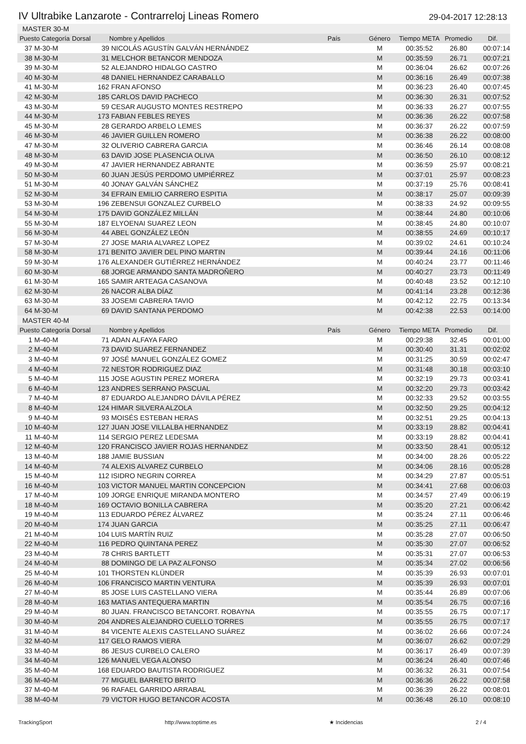IV Ultrabike Lanzarote - Contrarreloj Lineas Romero
29-04-2017 12:28:13
| MASTER 30-M | | | | | | | | |
| Puesto Categoría | | Dorsal | Nombre y Apellidos | País | Género | Tiempo META | Promedio | Dif. |
| 37 | M-30-M | 39 | NICOLÁS AGUSTÍN GALVÁN HERNÁNDEZ | | M | 00:35:52 | 26.80 | 00:07:14 |
| 38 | M-30-M | 31 | MELCHOR BETANCOR MENDOZA | | M | 00:35:59 | 26.71 | 00:07:21 |
| 39 | M-30-M | 52 | ALEJANDRO HIDALGO CASTRO | | M | 00:36:04 | 26.62 | 00:07:26 |
| 40 | M-30-M | 48 | DANIEL HERNANDEZ CARABALLO | | M | 00:36:16 | 26.49 | 00:07:38 |
| 41 | M-30-M | 162 | FRAN AFONSO | | M | 00:36:23 | 26.40 | 00:07:45 |
| 42 | M-30-M | 185 | CARLOS DAVID PACHECO | | M | 00:36:30 | 26.31 | 00:07:52 |
| 43 | M-30-M | 59 | CESAR AUGUSTO MONTES RESTREPO | | M | 00:36:33 | 26.27 | 00:07:55 |
| 44 | M-30-M | 173 | FABIAN FEBLES REYES | | M | 00:36:36 | 26.22 | 00:07:58 |
| 45 | M-30-M | 28 | GERARDO ARBELO LEMES | | M | 00:36:37 | 26.22 | 00:07:59 |
| 46 | M-30-M | 46 | JAVIER GUILLEN ROMERO | | M | 00:36:38 | 26.22 | 00:08:00 |
| 47 | M-30-M | 32 | OLIVERIO CABRERA GARCIA | | M | 00:36:46 | 26.14 | 00:08:08 |
| 48 | M-30-M | 63 | DAVID JOSE PLASENCIA OLIVA | | M | 00:36:50 | 26.10 | 00:08:12 |
| 49 | M-30-M | 47 | JAVIER HERNANDEZ ABRANTE | | M | 00:36:59 | 25.97 | 00:08:21 |
| 50 | M-30-M | 60 | JUAN JESÚS PERDOMO UMPIÉRREZ | | M | 00:37:01 | 25.97 | 00:08:23 |
| 51 | M-30-M | 40 | JONAY GALVÁN SÁNCHEZ | | M | 00:37:19 | 25.76 | 00:08:41 |
| 52 | M-30-M | 34 | EFRAIN EMILIO CARRERO ESPITIA | | M | 00:38:17 | 25.07 | 00:09:39 |
| 53 | M-30-M | 196 | ZEBENSUI GONZALEZ CURBELO | | M | 00:38:33 | 24.92 | 00:09:55 |
| 54 | M-30-M | 175 | DAVID GONZÁLEZ MILLÁN | | M | 00:38:44 | 24.80 | 00:10:06 |
| 55 | M-30-M | 187 | ELYOENAI SUAREZ LEON | | M | 00:38:45 | 24.80 | 00:10:07 |
| 56 | M-30-M | 44 | ABEL GONZÁLEZ LEÓN | | M | 00:38:55 | 24.69 | 00:10:17 |
| 57 | M-30-M | 27 | JOSE MARIA ALVAREZ LOPEZ | | M | 00:39:02 | 24.61 | 00:10:24 |
| 58 | M-30-M | 171 | BENITO JAVIER DEL PINO MARTIN | | M | 00:39:44 | 24.16 | 00:11:06 |
| 59 | M-30-M | 176 | ALEXANDER GUTIÉRREZ HERNÁNDEZ | | M | 00:40:24 | 23.77 | 00:11:46 |
| 60 | M-30-M | 68 | JORGE ARMANDO SANTA MADROÑERO | | M | 00:40:27 | 23.73 | 00:11:49 |
| 61 | M-30-M | 165 | SAMIR ARTEAGA CASANOVA | | M | 00:40:48 | 23.52 | 00:12:10 |
| 62 | M-30-M | 26 | NACOR ALBA DÍAZ | | M | 00:41:14 | 23.28 | 00:12:36 |
| 63 | M-30-M | 33 | JOSEMI CABRERA TAVIO | | M | 00:42:12 | 22.75 | 00:13:34 |
| 64 | M-30-M | 69 | DAVID SANTANA PERDOMO | | M | 00:42:38 | 22.53 | 00:14:00 |
| MASTER 40-M | | | | | | | | |
| Puesto Categoría | | Dorsal | Nombre y Apellidos | País | Género | Tiempo META | Promedio | Dif. |
| 1 | M-40-M | 71 | ADAN ALFAYA FARO | | M | 00:29:38 | 32.45 | 00:01:00 |
| 2 | M-40-M | 73 | DAVID SUAREZ FERNANDEZ | | M | 00:30:40 | 31.31 | 00:02:02 |
| 3 | M-40-M | 97 | JOSÉ MANUEL GONZÁLEZ GOMEZ | | M | 00:31:25 | 30.59 | 00:02:47 |
| 4 | M-40-M | 72 | NESTOR RODRIGUEZ DIAZ | | M | 00:31:48 | 30.18 | 00:03:10 |
| 5 | M-40-M | 115 | JOSE AGUSTIN PEREZ MORERA | | M | 00:32:19 | 29.73 | 00:03:41 |
| 6 | M-40-M | 123 | ANDRES SERRANO PASCUAL | | M | 00:32:20 | 29.73 | 00:03:42 |
| 7 | M-40-M | 87 | EDUARDO ALEJANDRO DÁVILA PÉREZ | | M | 00:32:33 | 29.52 | 00:03:55 |
| 8 | M-40-M | 124 | HIMAR SILVERA ALZOLA | | M | 00:32:50 | 29.25 | 00:04:12 |
| 9 | M-40-M | 93 | MOISÉS ESTEBAN HERAS | | M | 00:32:51 | 29.25 | 00:04:13 |
| 10 | M-40-M | 127 | JUAN JOSE VILLALBA HERNANDEZ | | M | 00:33:19 | 28.82 | 00:04:41 |
| 11 | M-40-M | 114 | SERGIO PEREZ LEDESMA | | M | 00:33:19 | 28.82 | 00:04:41 |
| 12 | M-40-M | 120 | FRANCISCO JAVIER ROJAS HERNANDEZ | | M | 00:33:50 | 28.41 | 00:05:12 |
| 13 | M-40-M | 188 | JAMIE BUSSIAN | | M | 00:34:00 | 28.26 | 00:05:22 |
| 14 | M-40-M | 74 | ALEXIS ALVAREZ CURBELO | | M | 00:34:06 | 28.16 | 00:05:28 |
| 15 | M-40-M | 112 | ISIDRO NEGRIN CORREA | | M | 00:34:29 | 27.87 | 00:05:51 |
| 16 | M-40-M | 103 | VICTOR MANUEL MARTIN CONCEPCION | | M | 00:34:41 | 27.68 | 00:06:03 |
| 17 | M-40-M | 109 | JORGE ENRIQUE MIRANDA MONTERO | | M | 00:34:57 | 27.49 | 00:06:19 |
| 18 | M-40-M | 169 | OCTAVIO BONILLA CABRERA | | M | 00:35:20 | 27.21 | 00:06:42 |
| 19 | M-40-M | 113 | EDUARDO PÉREZ ÁLVAREZ | | M | 00:35:24 | 27.11 | 00:06:46 |
| 20 | M-40-M | 174 | JUAN GARCIA | | M | 00:35:25 | 27.11 | 00:06:47 |
| 21 | M-40-M | 104 | LUIS MARTÍN RUIZ | | M | 00:35:28 | 27.07 | 00:06:50 |
| 22 | M-40-M | 116 | PEDRO QUINTANA PEREZ | | M | 00:35:30 | 27.07 | 00:06:52 |
| 23 | M-40-M | 78 | CHRIS BARTLETT | | M | 00:35:31 | 27.07 | 00:06:53 |
| 24 | M-40-M | 88 | DOMINGO DE LA PAZ ALFONSO | | M | 00:35:34 | 27.02 | 00:06:56 |
| 25 | M-40-M | 101 | THORSTEN KLÜNDER | | M | 00:35:39 | 26.93 | 00:07:01 |
| 26 | M-40-M | 106 | FRANCISCO MARTIN VENTURA | | M | 00:35:39 | 26.93 | 00:07:01 |
| 27 | M-40-M | 85 | JOSE LUIS CASTELLANO VIERA | | M | 00:35:44 | 26.89 | 00:07:06 |
| 28 | M-40-M | 163 | MATIAS ANTEQUERA MARTIN | | M | 00:35:54 | 26.75 | 00:07:16 |
| 29 | M-40-M | 80 | JUAN. FRANCISCO BETANCORT. ROBAYNA | | M | 00:35:55 | 26.75 | 00:07:17 |
| 30 | M-40-M | 204 | ANDRES ALEJANDRO CUELLO TORRES | | M | 00:35:55 | 26.75 | 00:07:17 |
| 31 | M-40-M | 84 | VICENTE ALEXIS CASTELLANO SUÁREZ | | M | 00:36:02 | 26.66 | 00:07:24 |
| 32 | M-40-M | 117 | GELO RAMOS VIERA | | M | 00:36:07 | 26.62 | 00:07:29 |
| 33 | M-40-M | 86 | JESUS CURBELO CALERO | | M | 00:36:17 | 26.49 | 00:07:39 |
| 34 | M-40-M | 126 | MANUEL VEGA ALONSO | | M | 00:36:24 | 26.40 | 00:07:46 |
| 35 | M-40-M | 168 | EDUARDO BAUTISTA RODRIGUEZ | | M | 00:36:32 | 26.31 | 00:07:54 |
| 36 | M-40-M | 77 | MIGUEL BARRETO BRITO | | M | 00:36:36 | 26.22 | 00:07:58 |
| 37 | M-40-M | 96 | RAFAEL GARRIDO ARRABAL | | M | 00:36:39 | 26.22 | 00:08:01 |
| 38 | M-40-M | 79 | VICTOR HUGO BETANCOR ACOSTA | | M | 00:36:48 | 26.10 | 00:08:10 |
TrackingSport http://www.toptime.es ★ Incidencias 2 / 4